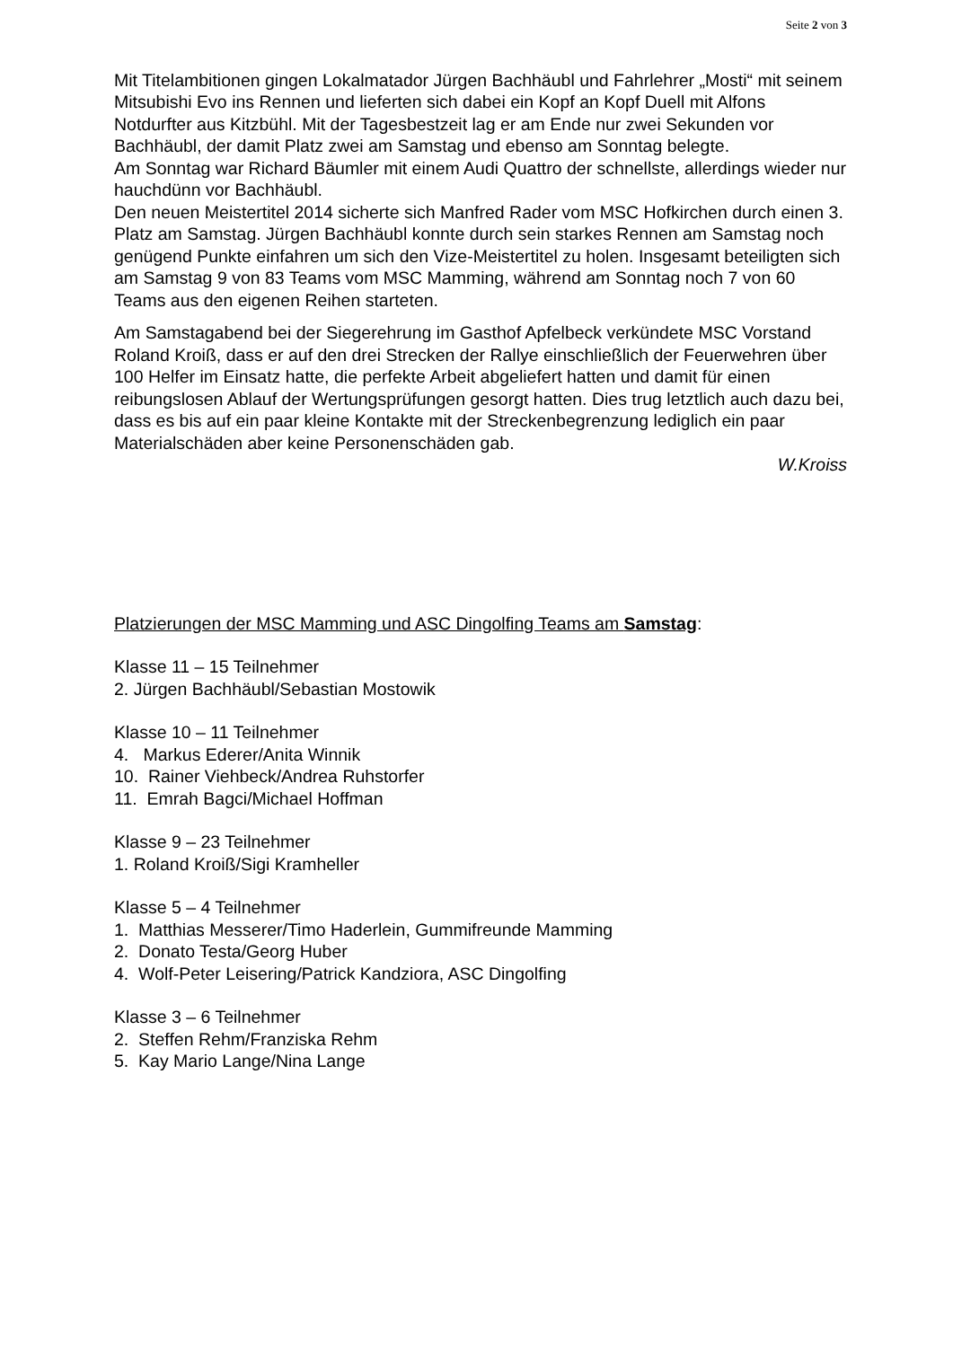Seite 2 von 3
Mit Titelambitionen gingen Lokalmatador Jürgen Bachhäubl und Fahrlehrer „Mosti“ mit seinem Mitsubishi Evo ins Rennen und lieferten sich dabei ein Kopf an Kopf Duell mit Alfons Notdurfter aus Kitzbühl. Mit der Tagesbestzeit lag er am Ende nur zwei Sekunden vor Bachhäubl, der damit Platz zwei am Samstag und ebenso am Sonntag belegte.
Am Sonntag war Richard Bäumler mit einem Audi Quattro der schnellste, allerdings wieder nur hauchdünn vor Bachhäubl.
Den neuen Meistertitel 2014 sicherte sich Manfred Rader vom MSC Hofkirchen durch einen 3. Platz am Samstag. Jürgen Bachhäubl konnte durch sein starkes Rennen am Samstag noch genügend Punkte einfahren um sich den Vize-Meistertitel zu holen. Insgesamt beteiligten sich am Samstag 9 von 83 Teams vom MSC Mamming, während am Sonntag noch 7 von 60 Teams aus den eigenen Reihen starteten.
Am Samstagabend bei der Siegerehrung im Gasthof Apfelbeck verkündete MSC Vorstand Roland Kroiß, dass er auf den drei Strecken der Rallye einschließlich der Feuerwehren über 100 Helfer im Einsatz hatte, die perfekte Arbeit abgeliefert hatten und damit für einen reibungslosen Ablauf der Wertungsprüfungen gesorgt hatten. Dies trug letztlich auch dazu bei, dass es bis auf ein paar kleine Kontakte mit der Streckenbegrenzung lediglich ein paar Materialschäden aber keine Personenschäden gab.
W.Kroiss
Platzierungen der MSC Mamming und ASC Dingolfing Teams am Samstag:
Klasse 11 – 15 Teilnehmer
2. Jürgen Bachhäubl/Sebastian Mostowik
Klasse 10 – 11 Teilnehmer
4. Markus Ederer/Anita Winnik
10. Rainer Viehbeck/Andrea Ruhstorfer
11. Emrah Bagci/Michael Hoffman
Klasse 9 – 23 Teilnehmer
1. Roland Kroiß/Sigi Kramheller
Klasse 5 – 4 Teilnehmer
1. Matthias Messerer/Timo Haderlein, Gummifreunde Mamming
2. Donato Testa/Georg Huber
4. Wolf-Peter Leisering/Patrick Kandziora, ASC Dingolfing
Klasse 3 – 6 Teilnehmer
2. Steffen Rehm/Franziska Rehm
5. Kay Mario Lange/Nina Lange